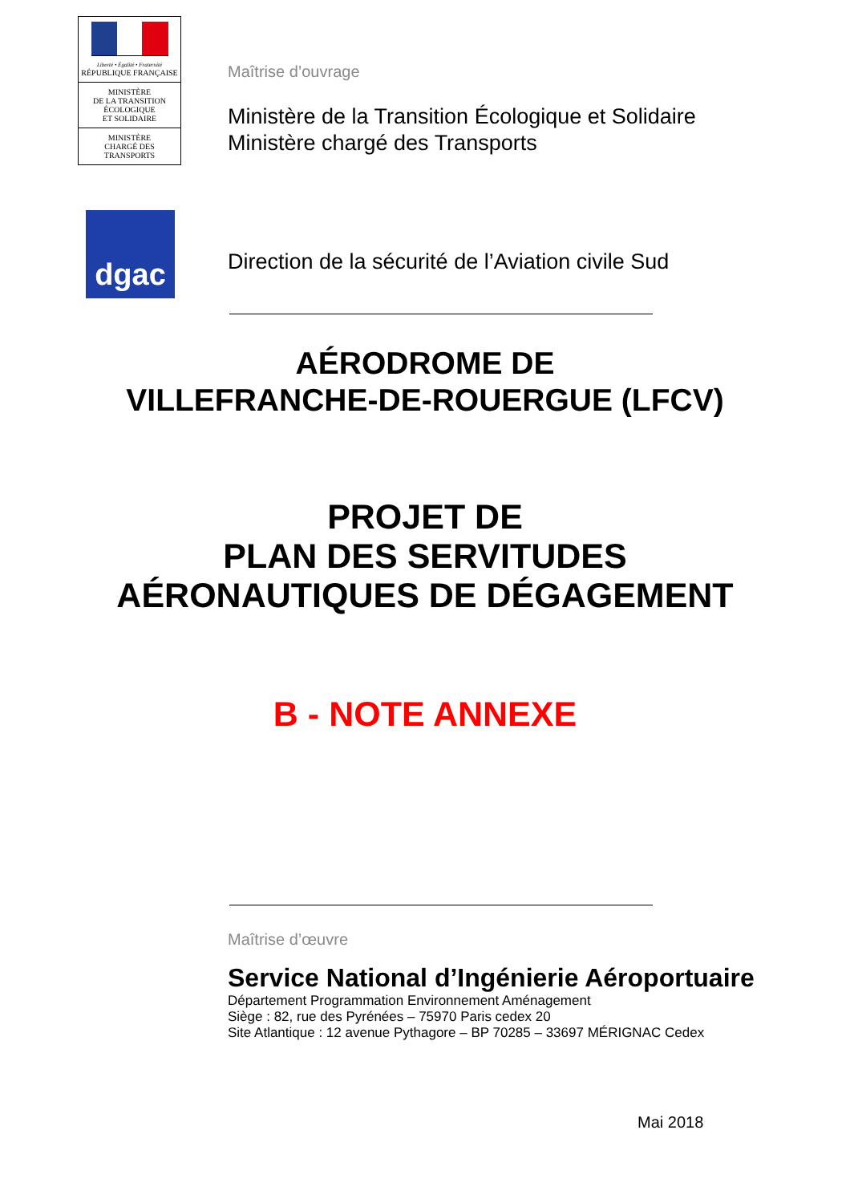Liberté • Égalité • Fraternité
RÉPUBLIQUE FRANÇAISE
MINISTÈRE
DE LA TRANSITION
ÉCOLOGIQUE
ET SOLIDAIRE
MINISTÈRE
CHARGÉ DES
TRANSPORTS
dgac
Maîtrise d’ouvrage
Ministère de la Transition Écologique et Solidaire
Ministère chargé des Transports
Direction de la sécurité de l’Aviation civile Sud
AÉRODROME DE
VILLEFRANCHE-DE-ROUERGUE (LFCV)
PROJET DE
PLAN DES SERVITUDES
AÉRONAUTIQUES DE DÉGAGEMENT
B - NOTE ANNEXE
Maîtrise d’œuvre
Service National d’Ingénierie Aéroportuaire
Département Programmation Environnement Aménagement
Siège : 82, rue des Pyrénées – 75970 Paris cedex 20
Site Atlantique : 12 avenue Pythagore – BP 70285 – 33697 MÉRIGNAC Cedex
Mai 2018